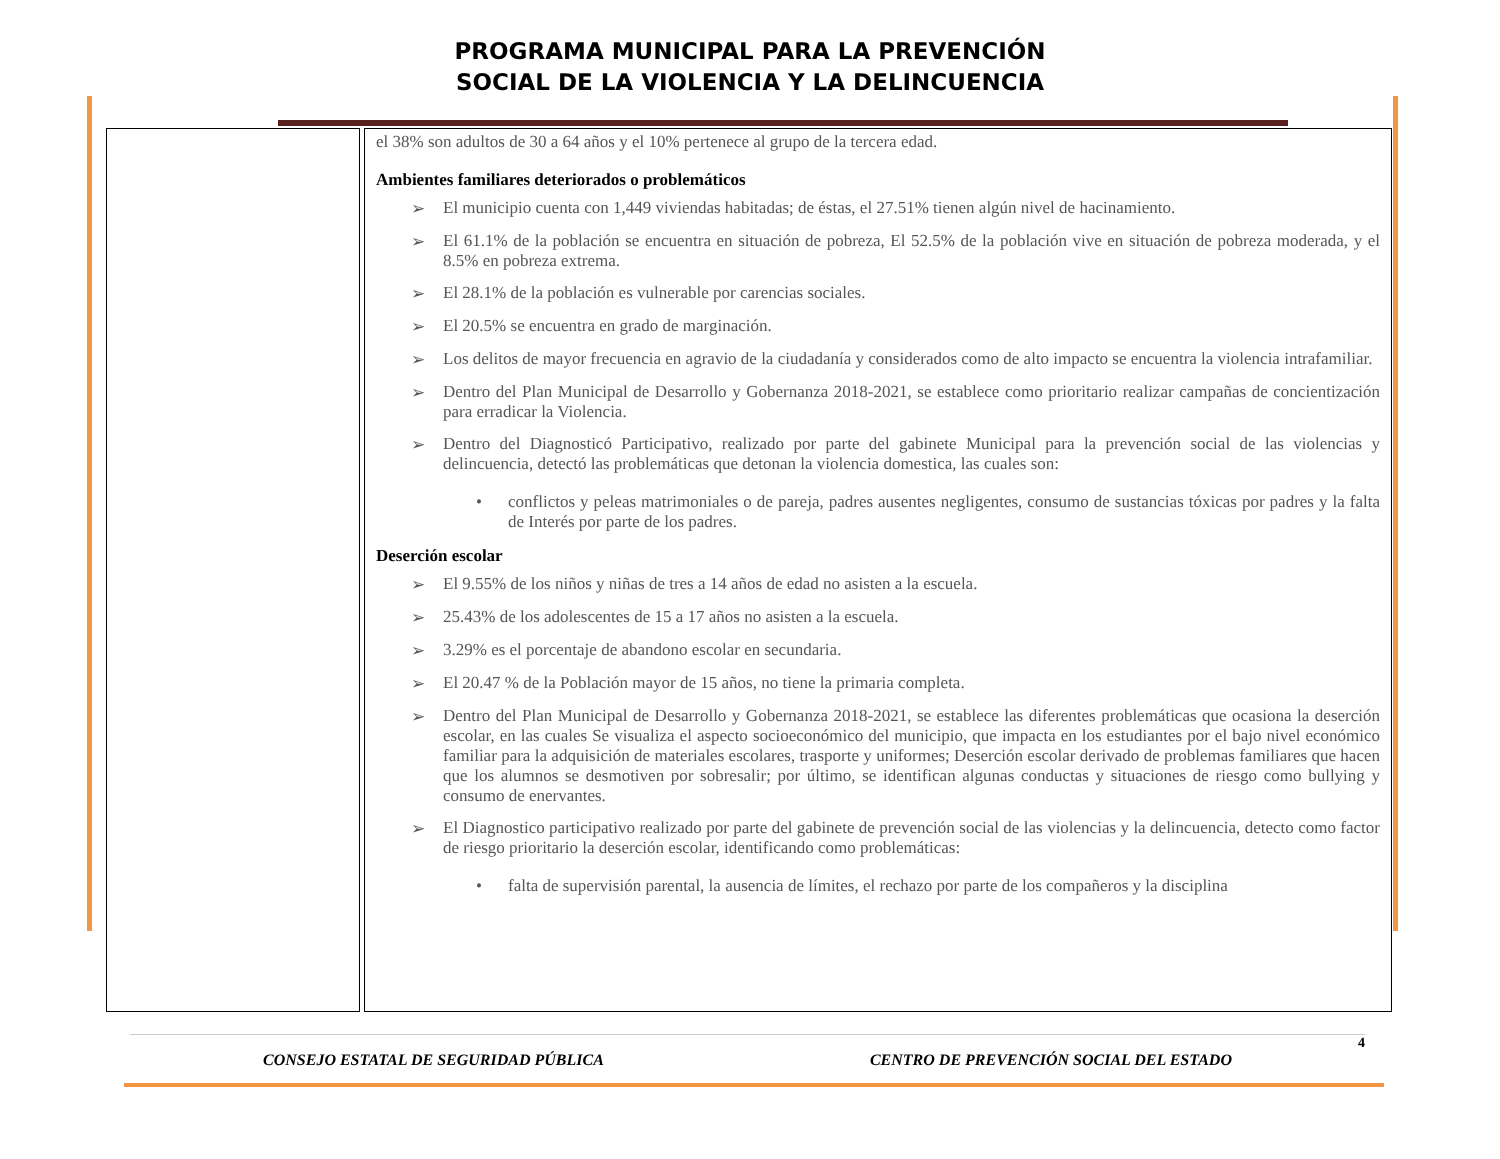PROGRAMA MUNICIPAL PARA LA PREVENCIÓN
SOCIAL DE LA VIOLENCIA Y LA DELINCUENCIA
| | el 38% son adultos de 30 a 64 años y el 10% pertenece al grupo de la tercera edad. Ambientes familiares deteriorados o problemáticos ➢ El municipio cuenta con 1,449 viviendas habitadas; de éstas, el 27.51% tienen algún nivel de hacinamiento. ➢ El 61.1% de la población se encuentra en situación de pobreza, El 52.5% de la población vive en situación de pobreza moderada, y el 8.5% en pobreza extrema. ➢ El 28.1% de la población es vulnerable por carencias sociales. ➢ El 20.5% se encuentra en grado de marginación. ➢ Los delitos de mayor frecuencia en agravio de la ciudadanía y considerados como de alto impacto se encuentra la violencia intrafamiliar. ➢ Dentro del Plan Municipal de Desarrollo y Gobernanza 2018-2021, se establece como prioritario realizar campañas de concientización para erradicar la Violencia. ➢ Dentro del Diagnosticó Participativo, realizado por parte del gabinete Municipal para la prevención social de las violencias y delincuencia, detectó las problemáticas que detonan la violencia domestica, las cuales son: • conflictos y peleas matrimoniales o de pareja, padres ausentes negligentes, consumo de sustancias tóxicas por padres y la falta de Interés por parte de los padres. Deserción escolar ➢ El 9.55% de los niños y niñas de tres a 14 años de edad no asisten a la escuela. ➢ 25.43% de los adolescentes de 15 a 17 años no asisten a la escuela. ➢ 3.29% es el porcentaje de abandono escolar en secundaria. ➢ El 20.47 % de la Población mayor de 15 años, no tiene la primaria completa. ➢ Dentro del Plan Municipal de Desarrollo y Gobernanza 2018-2021, se establece las diferentes problemáticas que ocasiona la deserción escolar, en las cuales Se visualiza el aspecto socioeconómico del municipio, que impacta en los estudiantes por el bajo nivel económico familiar para la adquisición de materiales escolares, trasporte y uniformes; Deserción escolar derivado de problemas familiares que hacen que los alumnos se desmotiven por sobresalir; por último, se identifican algunas conductas y situaciones de riesgo como bullying y consumo de enervantes. ➢ El Diagnostico participativo realizado por parte del gabinete de prevención social de las violencias y la delincuencia, detecto como factor de riesgo prioritario la deserción escolar, identificando como problemáticas: • falta de supervisión parental, la ausencia de límites, el rechazo por parte de los compañeros y la disciplina |
4
CONSEJO ESTATAL DE SEGURIDAD PÚBLICA CENTRO DE PREVENCIÓN SOCIAL DEL ESTADO